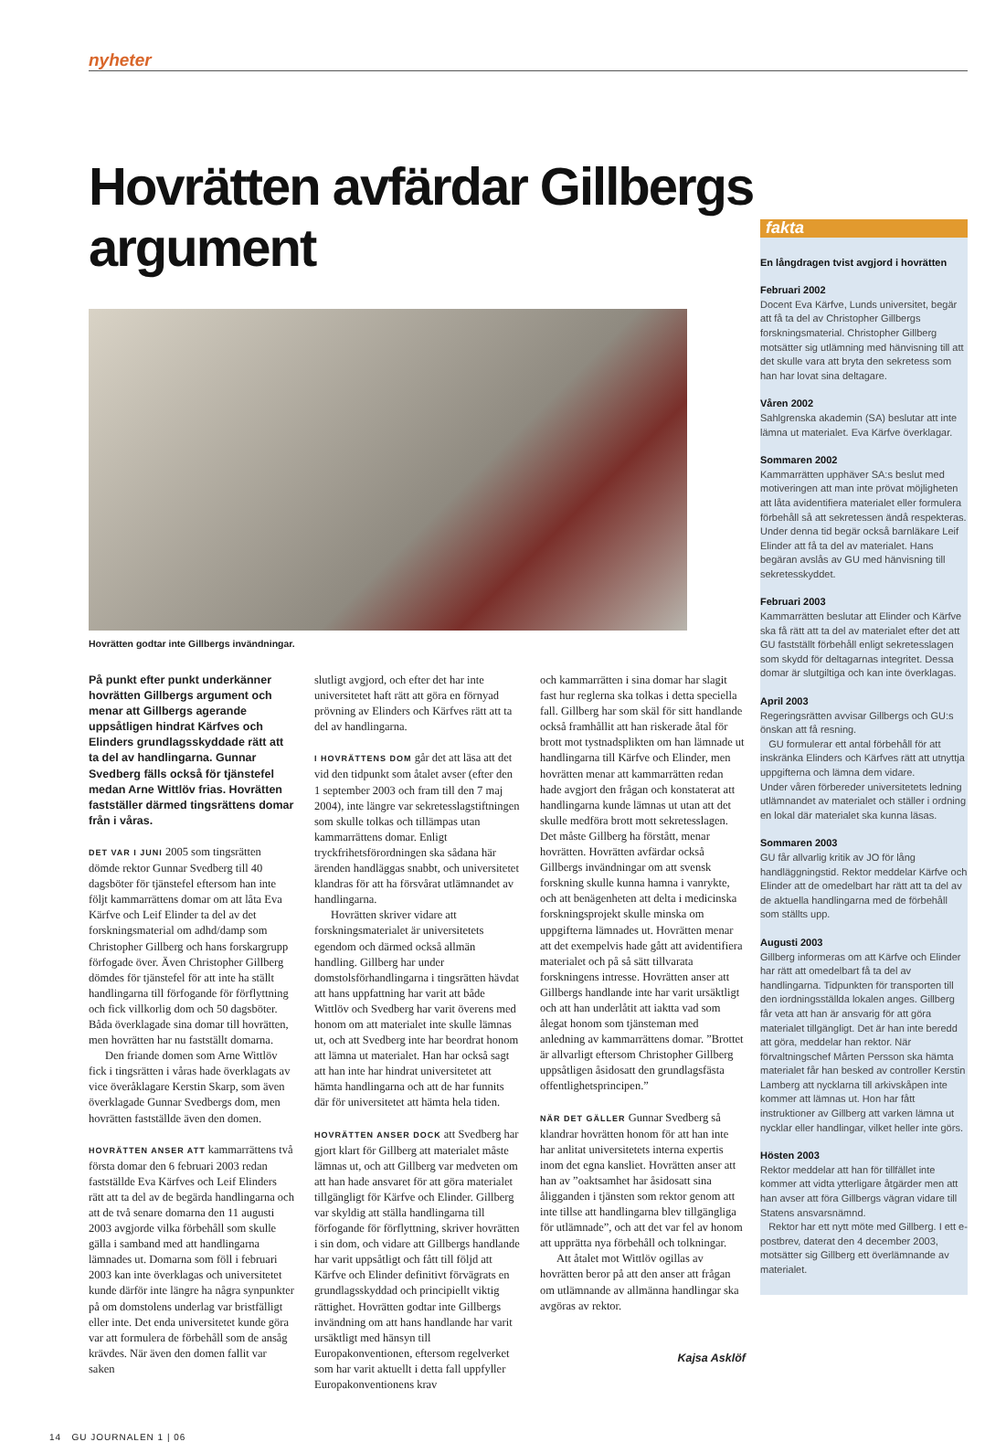nyheter
Hovrätten avfärdar Gillbergs argument
Hovrätten godtar inte Gillbergs invändningar.
På punkt efter punkt underkänner hovrätten Gillbergs argument och menar att Gillbergs agerande uppsåtligen hindrat Kärfves och Elinders grundlagsskyddade rätt att ta del av handlingarna. Gunnar Svedberg fälls också för tjänstefel medan Arne Wittlöv frias. Hovrätten fastställer därmed tingsrättens domar från i våras.
DET VAR I JUNI 2005 som tingsrätten dömde rektor Gunnar Svedberg till 40 dagsböter för tjänstefel eftersom han inte följt kammarrättens domar om att låta Eva Kärfve och Leif Elinder ta del av det forskningsmaterial om adhd/damp som Christopher Gillberg och hans forskargrupp förfogade över. Även Christopher Gillberg dömdes för tjänstefel för att inte ha ställt handlingarna till förfogande för förflyttning och fick villkorlig dom och 50 dagsböter. Båda överklagade sina domar till hovrätten, men hovrätten har nu fastställt domarna.
Den friande domen som Arne Wittlöv fick i tingsrätten i våras hade överklagats av vice överåklagare Kerstin Skarp, som även överklagade Gunnar Svedbergs dom, men hovrätten fastställde även den domen.
HOVRÄTTEN ANSER ATT kammarrättens två första domar den 6 februari 2003 redan fastställde Eva Kärfves och Leif Elinders rätt att ta del av de begärda handlingarna och att de två senare domarna den 11 augusti 2003 avgjorde vilka förbehåll som skulle gälla i samband med att handlingarna lämnades ut. Domarna som föll i februari 2003 kan inte överklagas och universitetet kunde därför inte längre ha några synpunkter på om domstolens underlag var bristfälligt eller inte. Det enda universitetet kunde göra var att formulera de förbehåll som de ansåg krävdes. När även den domen fallit var saken
slutligt avgjord, och efter det har inte universitetet haft rätt att göra en förnyad prövning av Elinders och Kärfves rätt att ta del av handlingarna.
I HOVRÄTTENS DOM går det att läsa att det vid den tidpunkt som åtalet avser (efter den 1 september 2003 och fram till den 7 maj 2004), inte längre var sekretesslagstiftningen som skulle tolkas och tillämpas utan kammarrättens domar. Enligt tryckfrihetsförordningen ska sådana här ärenden handläggas snabbt, och universitetet klandras för att ha försvårat utlämnandet av handlingarna.
Hovrätten skriver vidare att forskningsmaterialet är universitetets egendom och därmed också allmän handling. Gillberg har under domstolsförhandlingarna i tingsrätten hävdat att hans uppfattning har varit att både Wittlöv och Svedberg har varit överens med honom om att materialet inte skulle lämnas ut, och att Svedberg inte har beordrat honom att lämna ut materialet. Han har också sagt att han inte har hindrat universitetet att hämta handlingarna och att de har funnits där för universitetet att hämta hela tiden.
HOVRÄTTEN ANSER DOCK att Svedberg har gjort klart för Gillberg att materialet måste lämnas ut, och att Gillberg var medveten om att han hade ansvaret för att göra materialet tillgängligt för Kärfve och Elinder. Gillberg var skyldig att ställa handlingarna till förfogande för förflyttning, skriver hovrätten i sin dom, och vidare att Gillbergs handlande har varit uppsåtligt och fått till följd att Kärfve och Elinder definitivt förvägrats en grundlagsskyddad och principiellt viktig rättighet. Hovrätten godtar inte Gillbergs invändning om att hans handlande har varit ursäktligt med hänsyn till Europakonventionen, eftersom regelverket som har varit aktuellt i detta fall uppfyller Europakonventionens krav
och kammarrätten i sina domar har slagit fast hur reglerna ska tolkas i detta speciella fall. Gillberg har som skäl för sitt handlande också framhållit att han riskerade åtal för brott mot tystnadsplikten om han lämnade ut handlingarna till Kärfve och Elinder, men hovrätten menar att kammarrätten redan hade avgjort den frågan och konstaterat att handlingarna kunde lämnas ut utan att det skulle medföra brott mott sekretesslagen. Det måste Gillberg ha förstått, menar hovrätten. Hovrätten avfärdar också Gillbergs invändningar om att svensk forskning skulle kunna hamna i vanrykte, och att benägenheten att delta i medicinska forskningsprojekt skulle minska om uppgifterna lämnades ut. Hovrätten menar att det exempelvis hade gått att avidentifiera materialet och på så sätt tillvarata forskningens intresse. Hovrätten anser att Gillbergs handlande inte har varit ursäktligt och att han underlåtit att iaktta vad som ålegat honom som tjänsteman med anledning av kammarrättens domar. ”Brottet är allvarligt eftersom Christopher Gillberg uppsåtligen åsidosatt den grundlagsfästa offentlighetsprincipen.”
NÄR DET GÄLLER Gunnar Svedberg så klandrar hovrätten honom för att han inte har anlitat universitetets interna expertis inom det egna kansliet. Hovrätten anser att han av ”oaktsamhet har åsidosatt sina åligganden i tjänsten som rektor genom att inte tillse att handlingarna blev tillgängliga för utlämnade”, och att det var fel av honom att upprätta nya förbehåll och tolkningar.
Att åtalet mot Wittlöv ogillas av hovrätten beror på att den anser att frågan om utlämnande av allmänna handlingar ska avgöras av rektor.
Kajsa Asklöf
14 GU JOURNALEN 1 | 06
fakta
En långdragen tvist avgjord i hovrätten
Februari 2002
Docent Eva Kärfve, Lunds universitet, begär att få ta del av Christopher Gillbergs forskningsmaterial. Christopher Gillberg motsätter sig utlämning med hänvisning till att det skulle vara att bryta den sekretess som han har lovat sina deltagare.
Våren 2002
Sahlgrenska akademin (SA) beslutar att inte lämna ut materialet. Eva Kärfve överklagar.
Sommaren 2002
Kammarrätten upphäver SA:s beslut med motiveringen att man inte prövat möjligheten att låta avidentifiera materialet eller formulera förbehåll så att sekretessen ändå respekteras. Under denna tid begär också barnläkare Leif Elinder att få ta del av materialet. Hans begäran avslås av GU med hänvisning till sekretesskyddet.
Februari 2003
Kammarrätten beslutar att Elinder och Kärfve ska få rätt att ta del av materialet efter det att GU fastställt förbehåll enligt sekretesslagen som skydd för deltagarnas integritet. Dessa domar är slutgiltiga och kan inte överklagas.
April 2003
Regeringsrätten avvisar Gillbergs och GU:s önskan att få resning.
GU formulerar ett antal förbehåll för att inskränka Elinders och Kärfves rätt att utnyttja uppgifterna och lämna dem vidare.
Under våren förbereder universitetets ledning utlämnandet av materialet och ställer i ordning en lokal där materialet ska kunna läsas.
Sommaren 2003
GU får allvarlig kritik av JO för lång handläggningstid. Rektor meddelar Kärfve och Elinder att de omedelbart har rätt att ta del av de aktuella handlingarna med de förbehåll som ställts upp.
Augusti 2003
Gillberg informeras om att Kärfve och Elinder har rätt att omedelbart få ta del av handlingarna. Tidpunkten för transporten till den iordningsställda lokalen anges. Gillberg får veta att han är ansvarig för att göra materialet tillgängligt. Det är han inte beredd att göra, meddelar han rektor. När förvaltningschef Mårten Persson ska hämta materialet får han besked av controller Kerstin Lamberg att nycklarna till arkivskåpen inte kommer att lämnas ut. Hon har fått instruktioner av Gillberg att varken lämna ut nycklar eller handlingar, vilket heller inte görs.
Hösten 2003
Rektor meddelar att han för tillfället inte kommer att vidta ytterligare åtgärder men att han avser att föra Gillbergs vägran vidare till Statens ansvarsnämnd.
Rektor har ett nytt möte med Gillberg. I ett e-postbrev, daterat den 4 december 2003, motsätter sig Gillberg ett överlämnande av materialet.